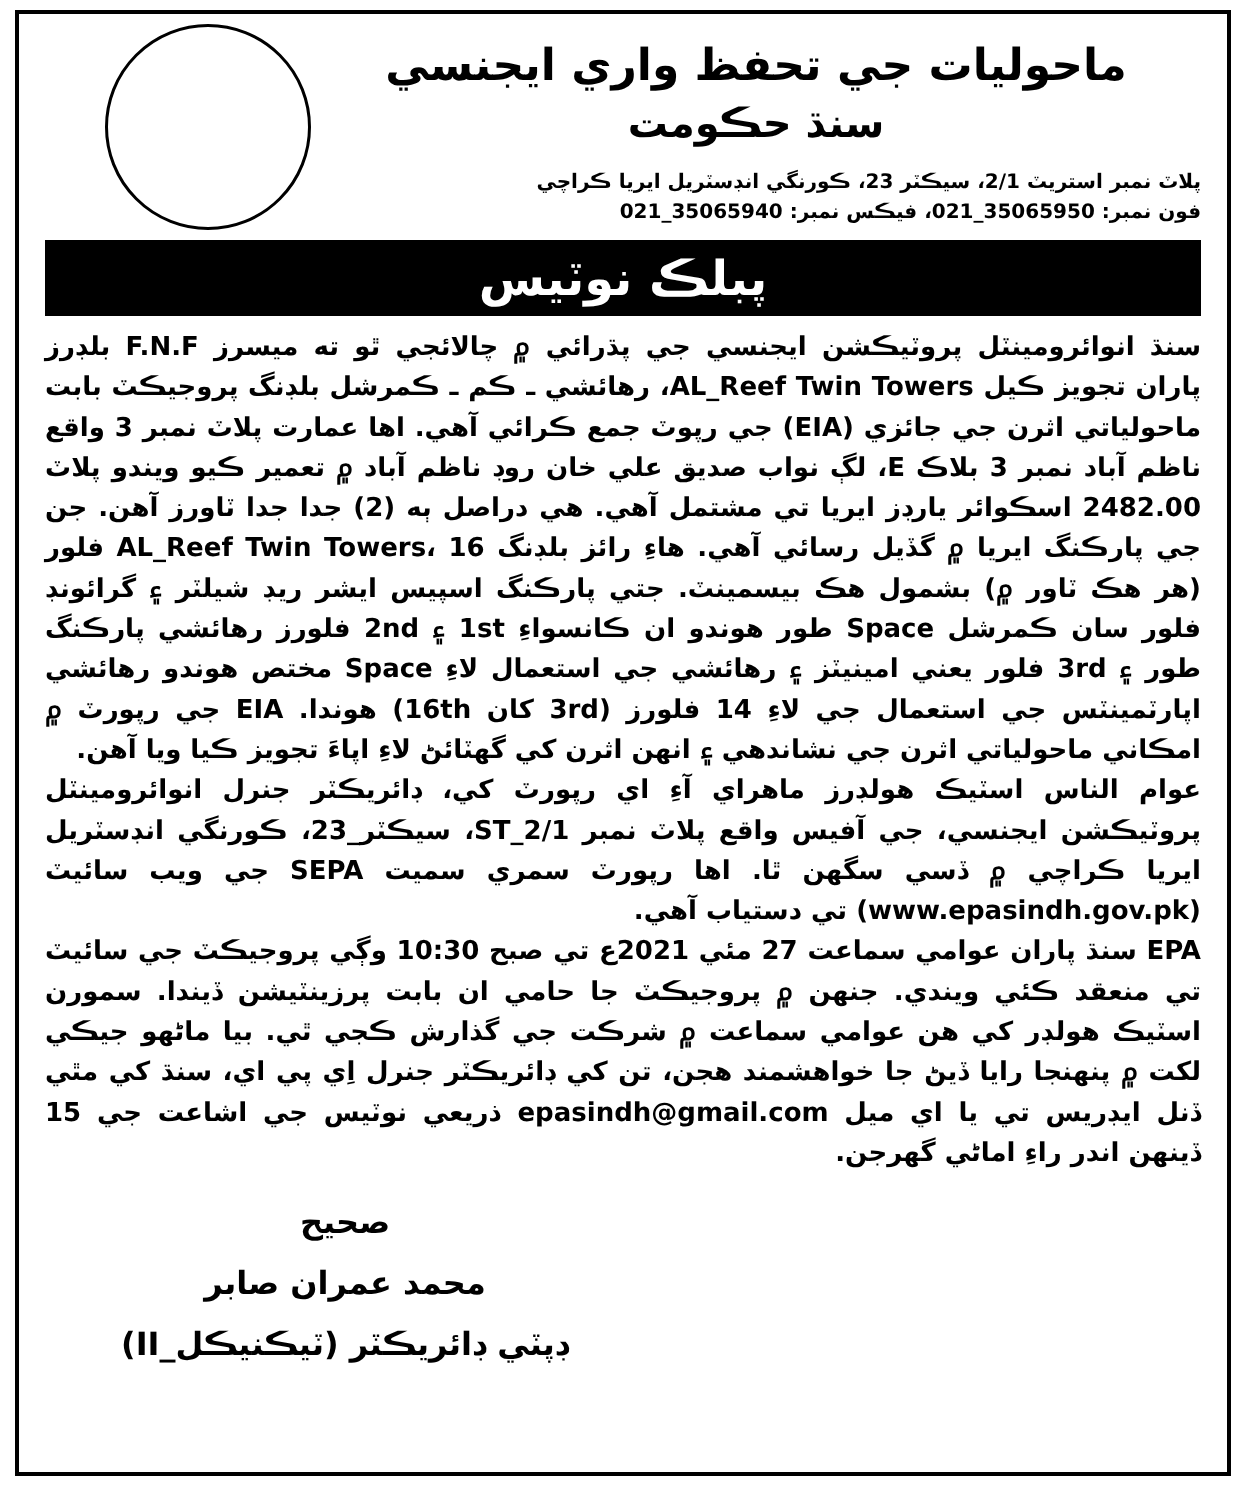ماحوليات جي تحفظ واري ايجنسي
سنڌ حڪومت
پلاٽ نمبر استريٽ 2/1، سيڪٽر 23، ڪورنگي انڊسٽريل ايريا ڪراچي
فون نمبر: 35065950_021، فيڪس نمبر: 35065940_021
پبلڪ نوٽيس
سنڌ انوائرومينٽل پروٽيڪشن ايجنسي جي پڌرائي ۾ چالائجي ٿو ته ميسرز F.N.F بلڊرز پاران تجويز ڪيل AL_Reef Twin Towers، رهائشي ـ ڪم ـ ڪمرشل بلڊنگ پروجيڪٽ بابت ماحولياتي اثرن جي جائزي (EIA) جي رپوٽ جمع ڪرائي آهي. اها عمارت پلاٽ نمبر 3 واقع ناظم آباد نمبر 3 بلاڪ E، لڳ نواب صديق علي خان روڊ ناظم آباد ۾ تعمير ڪيو ويندو پلاٽ 2482.00 اسڪوائر يارڊز ايريا تي مشتمل آهي. هي دراصل ٻه (2) جدا جدا ٽاورز آهن. جن جي پارڪنگ ايريا ۾ گڏيل رسائي آهي. هاءِ رائز بلڊنگ AL_Reef Twin Towers، 16 فلور (هر هڪ ٽاور ۾) بشمول هڪ بيسمينٽ. جتي پارڪنگ اسپيس ايشر ريڊ شيلٽر ۽ گرائونڊ فلور سان ڪمرشل Space طور هوندو ان ڪانسواءِ 1st ۽ 2nd فلورز رهائشي پارڪنگ طور ۽ 3rd فلور يعني امينيٽز ۽ رهائشي جي استعمال لاءِ Space مختص هوندو رهائشي اپارٽمينٽس جي استعمال جي لاءِ 14 فلورز (3rd کان 16th) هوندا. EIA جي رپورٽ ۾ امڪاني ماحولياتي اثرن جي نشاندهي ۽ انهن اثرن کي گهٽائڻ لاءِ اپاءَ تجويز ڪيا ويا آهن.
عوام الناس اسٽيڪ هولڊرز ماهراي آءِ اي رپورٽ کي، ڊائريڪٽر جنرل انوائرومينٽل پروٽيڪشن ايجنسي، جي آفيس واقع پلاٽ نمبر ST_2/1، سيڪٽر_23، ڪورنگي انڊسٽريل ايريا ڪراچي ۾ ڏسي سگهن ٿا. اها رپورٽ سمري سميت SEPA جي ويب سائيٽ (www.epasindh.gov.pk) تي دستياب آهي.
EPA سنڌ پاران عوامي سماعت 27 مئي 2021ع تي صبح 10:30 وڳي پروجيڪٽ جي سائيٽ تي منعقد ڪئي ويندي. جنهن ۾ پروجيڪٽ جا حامي ان بابت پرزينٽيشن ڏيندا. سمورن اسٽيڪ هولڊر کي هن عوامي سماعت ۾ شرڪت جي گذارش ڪجي ٿي. بيا ماڻهو جيڪي لکت ۾ پنهنجا رايا ڏيڻ جا خواهشمند هجن، تن کي ڊائريڪٽر جنرل اِي پي اي، سنڌ کي مٿي ڏنل ايڊريس تي يا اي ميل epasindh@gmail.com ذريعي نوٽيس جي اشاعت جي 15 ڏينهن اندر راءِ اماڻي گهرجن.
صحيح
محمد عمران صابر
ڊپٽي ڊائريڪٽر (ٽيڪنيڪل_II)